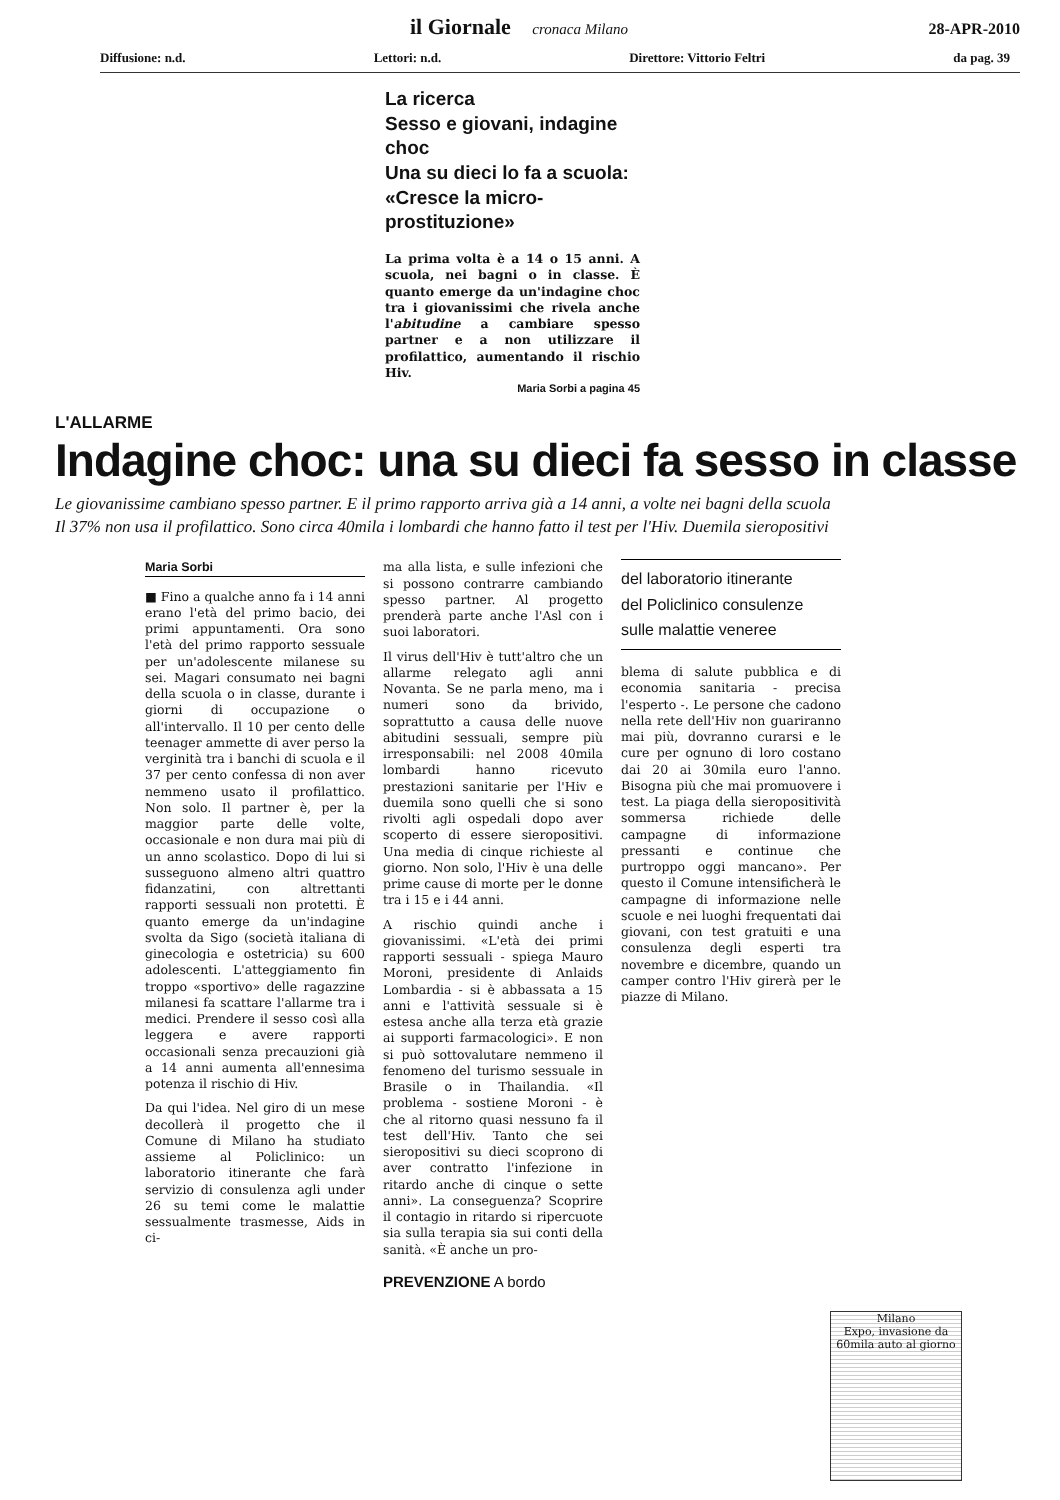il Giornale cronaca Milano 28-APR-2010
Diffusione: n.d. Lettori: n.d. Direttore: Vittorio Feltri da pag. 39
La ricerca
Sesso e giovani, indagine choc
Una su dieci lo fa a scuola:
«Cresce la micro-prostituzione»
La prima volta è a 14 o 15 anni. A scuola, nei bagni o in classe. È quanto emerge da un'indagine choc tra i giovanissimi che rivela anche l'abitudine a cambiare spesso partner e a non utilizzare il profilattico, aumentando il rischio Hiv.
Maria Sorbi a pagina 45
L'ALLARME
Indagine choc: una su dieci fa sesso in classe
Le giovanissime cambiano spesso partner. E il primo rapporto arriva già a 14 anni, a volte nei bagni della scuola
Il 37% non usa il profilattico. Sono circa 40mila i lombardi che hanno fatto il test per l'Hiv. Duemila sieropositivi
Maria Sorbi
■ Fino a qualche anno fa i 14 anni erano l'età del primo bacio, dei primi appuntamenti. Ora sono l'età del primo rapporto sessuale per un'adolescente milanese su sei. Magari consumato nei bagni della scuola o in classe, durante i giorni di occupazione o all'intervallo. Il 10 per cento delle teenager ammette di aver perso la verginità tra i banchi di scuola e il 37 per cento confessa di non aver nemmeno usato il profilattico. Non solo. Il partner è, per la maggior parte delle volte, occasionale e non dura mai più di un anno scolastico. Dopo di lui si susseguono almeno altri quattro fidanzatini, con altrettanti rapporti sessuali non protetti. È quanto emerge da un'indagine svolta da Sigo (società italiana di ginecologia e ostetricia) su 600 adolescenti. L'atteggiamento fin troppo «sportivo» delle ragazzine milanesi fa scattare l'allarme tra i medici. Prendere il sesso così alla leggera e avere rapporti occasionali senza precauzioni già a 14 anni aumenta all'ennesima potenza il rischio di Hiv.
Da qui l'idea. Nel giro di un mese decollerà il progetto che il Comune di Milano ha studiato assieme al Policlinico: un laboratorio itinerante che farà servizio di consulenza agli under 26 su temi come le malattie sessualmente trasmesse, Aids in ci-
ma alla lista, e sulle infezioni che si possono contrarre cambiando spesso partner. Al progetto prenderà parte anche l'Asl con i suoi laboratori.
Il virus dell'Hiv è tutt'altro che un allarme relegato agli anni Novanta. Se ne parla meno, ma i numeri sono da brivido, soprattutto a causa delle nuove abitudini sessuali, sempre più irresponsabili: nel 2008 40mila lombardi hanno ricevuto prestazioni sanitarie per l'Hiv e duemila sono quelli che si sono rivolti agli ospedali dopo aver scoperto di essere sieropositivi. Una media di cinque richieste al giorno. Non solo, l'Hiv è una delle prime cause di morte per le donne tra i 15 e i 44 anni.
A rischio quindi anche i giovanissimi. «L'età dei primi rapporti sessuali - spiega Mauro Moroni, presidente di Anlaids Lombardia - si è abbassata a 15 anni e l'attività sessuale si è estesa anche alla terza età grazie ai supporti farmacologici». E non si può sottovalutare nemmeno il fenomeno del turismo sessuale in Brasile o in Thailandia. «Il problema - sostiene Moroni - è che al ritorno quasi nessuno fa il test dell'Hiv. Tanto che sei sieropositivi su dieci scoprono di aver contratto l'infezione in ritardo anche di cinque o sette anni». La conseguenza? Scoprire il contagio in ritardo si ripercuote sia sulla terapia sia sui conti della sanità. «È anche un pro-
PREVENZIONE A bordo
del laboratorio itinerante
del Policlinico consulenze
sulle malattie veneree
blema di salute pubblica e di economia sanitaria - precisa l'esperto -. Le persone che cadono nella rete dell'Hiv non guariranno mai più, dovranno curarsi e le cure per ognuno di loro costano dai 20 ai 30mila euro l'anno. Bisogna più che mai promuovere i test. La piaga della sieropositività sommersa richiede delle campagne di informazione pressanti e continue che purtroppo oggi mancano». Per questo il Comune intensificherà le campagne di informazione nelle scuole e nei luoghi frequentati dai giovani, con test gratuiti e una consulenza degli esperti tra novembre e dicembre, quando un camper contro l'Hiv girerà per le piazze di Milano.
Milano
Expo, invasione da 60mila auto al giorno